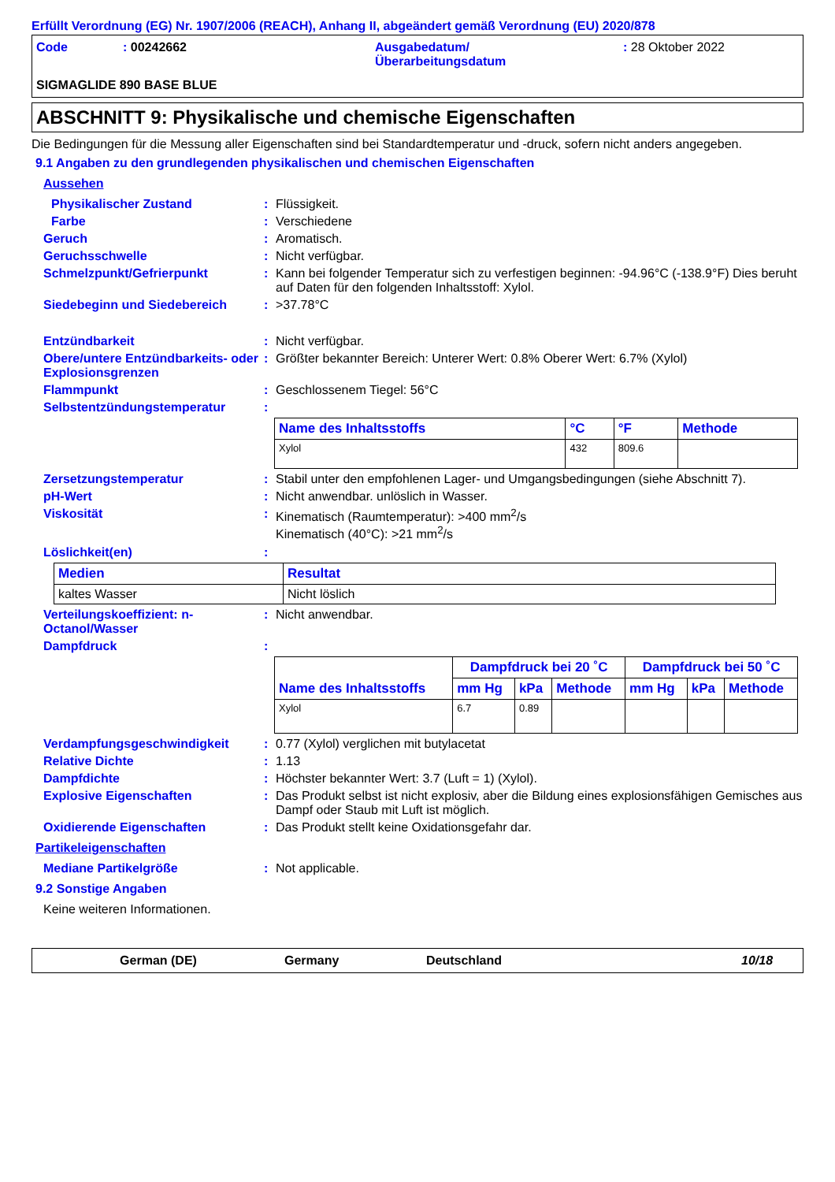Erfüllt Verordnung (EG) Nr. 1907/2006 (REACH), Anhang II, abgeändert gemäß Verordnung (EU) 2020/878
Code : 00242662 Ausgabedatum/
Überarbeitungsdatum
: 28 Oktober 2022
SIGMAGLIDE 890 BASE BLUE
ABSCHNITT 9: Physikalische und chemische Eigenschaften
Die Bedingungen für die Messung aller Eigenschaften sind bei Standardtemperatur und -druck, sofern nicht anders angegeben.
9.1 Angaben zu den grundlegenden physikalischen und chemischen Eigenschaften
Aussehen
Physikalischer Zustand : Flüssigkeit.
Farbe : Verschiedene
Geruch : Aromatisch.
Geruchsschwelle : Nicht verfügbar.
Schmelzpunkt/Gefrierpunkt : Kann bei folgender Temperatur sich zu verfestigen beginnen: -94.96°C (-138.9°F) Dies beruht auf Daten für den folgenden Inhaltsstoff: Xylol.
Siedebeginn und Siedebereich : >37.78°C
Entzündbarkeit : Nicht verfügbar.
Obere/untere Entzündbarkeits- oder Explosionsgrenzen
: Größter bekannter Bereich: Unterer Wert: 0.8% Oberer Wert: 6.7% (Xylol)
Flammpunkt : Geschlossenem Tiegel: 56°C
Selbstentzündungstemperatur :
| Name des Inhaltsstoffs | °C | °F | Methode |
| --- | --- | --- | --- |
| Xylol | 432 | 809.6 | |
Zersetzungstemperatur : Stabil unter den empfohlenen Lager- und Umgangsbedingungen (siehe Abschnitt 7).
pH-Wert : Nicht anwendbar. unlöslich in Wasser.
Viskosität : Kinematisch (Raumtemperatur): >400 mm<sup>2</sup>/s
Kinematisch (40°C): >21 mm<sup>2</sup>/s
Löslichkeit(en) :
| Medien | Resultat |
| --- | --- |
| kaltes Wasser | Nicht löslich |
Verteilungskoeffizient: n-Octanol/Wasser
: Nicht anwendbar.
Dampfdruck :
| Name des Inhaltsstoffs | Dampfdruck bei 20 ˚C | | | Dampfdruck bei 50 ˚C | | |
| --- | --- | --- | --- | --- | --- | --- |
| | mm Hg | kPa | Methode | mm Hg | kPa | Methode |
| Xylol | 6.7 | 0.89 | | | | |
Verdampfungsgeschwindigkeit : 0.77 (Xylol) verglichen mit butylacetat
Relative Dichte : 1.13
Dampfdichte : Höchster bekannter Wert: 3.7 (Luft = 1) (Xylol).
Explosive Eigenschaften : Das Produkt selbst ist nicht explosiv, aber die Bildung eines explosionsfähigen Gemisches aus Dampf oder Staub mit Luft ist möglich.
Oxidierende Eigenschaften : Das Produkt stellt keine Oxidationsgefahr dar.
Partikeleigenschaften
Mediane Partikelgröße : Not applicable.
9.2 Sonstige Angaben
Keine weiteren Informationen.
German (DE) Germany Deutschland 10/18